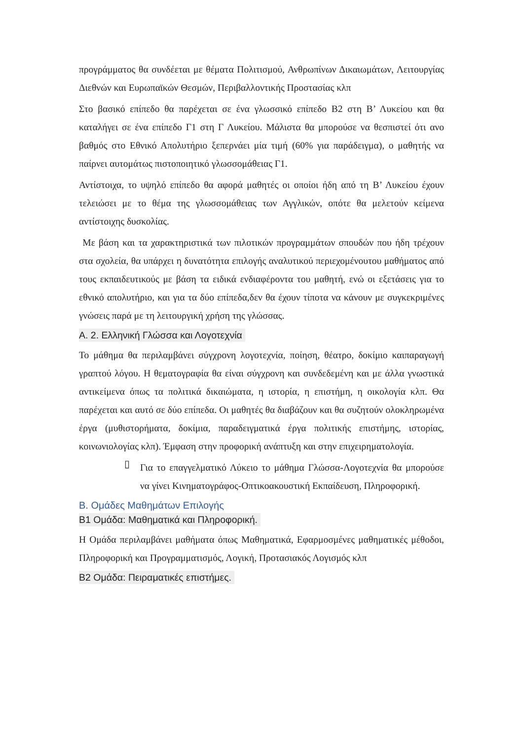προγράμματος θα συνδέεται με θέματα Πολιτισμού, Ανθρωπίνων Δικαιωμάτων, Λειτουργίας Διεθνών και Ευρωπαϊκών Θεσμών, Περιβαλλοντικής Προστασίας κλπ
Στο βασικό επίπεδο θα παρέχεται σε ένα γλωσσικό επίπεδο Β2 στη Β’ Λυκείου και θα καταλήγει σε ένα επίπεδο Γ1 στη Γ Λυκείου. Μάλιστα θα μπορούσε να θεσπιστεί ότι ανο βαθμός στο Εθνικό Απολυτήριο ξεπερνάει μία τιμή (60% για παράδειγμα), ο μαθητής να παίρνει αυτομάτως πιστοποιητικό γλωσσομάθειας Γ1.
Αντίστοιχα, το υψηλό επίπεδο θα αφορά μαθητές οι οποίοι ήδη από τη Β’ Λυκείου έχουν τελειώσει με το θέμα της γλωσσομάθειας των Αγγλικών, οπότε θα μελετούν κείμενα αντίστοιχης δυσκολίας.
Με βάση και τα χαρακτηριστικά των πιλοτικών προγραμμάτων σπουδών που ήδη τρέχουν στα σχολεία, θα υπάρχει η δυνατότητα επιλογής αναλυτικού περιεχομένουτου μαθήματος από τους εκπαιδευτικούς με βάση τα ειδικά ενδιαφέροντα του μαθητή, ενώ οι εξετάσεις για το εθνικό απολυτήριο, και για τα δύο επίπεδα,δεν θα έχουν τίποτα να κάνουν με συγκεκριμένες γνώσεις παρά με τη λειτουργική χρήση της γλώσσας.
Α. 2. Ελληνική Γλώσσα και Λογοτεχνία
Το μάθημα θα περιλαμβάνει σύγχρονη λογοτεχνία, ποίηση, θέατρο, δοκίμιο καιπαραγωγή γραπτού λόγου. Η θεματογραφία θα είναι σύγχρονη και συνδεδεμένη και με άλλα γνωστικά αντικείμενα όπως τα πολιτικά δικαιώματα, η ιστορία, η επιστήμη, η οικολογία κλπ. Θα παρέχεται και αυτό σε δύο επίπεδα. Οι μαθητές θα διαβάζουν και θα συζητούν ολοκληρωμένα έργα (μυθιστορήματα, δοκίμια, παραδειγματικά έργα πολιτικής επιστήμης, ιστορίας, κοινωνιολογίας κλπ). Έμφαση στην προφορική ανάπτυξη και στην επιχειρηματολογία.
▯
Για το επαγγελματικό Λύκειο το μάθημα Γλώσσα-Λογοτεχνία θα μπορούσε να γίνει Κινηματογράφος-Οπτικοακουστική Εκπαίδευση, Πληροφορική.
Β. Ομάδες Μαθημάτων Επιλογής
Β1 Ομάδα: Μαθηματικά και Πληροφορική.
Η Ομάδα περιλαμβάνει μαθήματα όπως Μαθηματικά, Εφαρμοσμένες μαθηματικές μέθοδοι, Πληροφορική και Προγραμματισμός, Λογική, Προτασιακός Λογισμός κλπ
Β2 Ομάδα: Πειραματικές επιστήμες.